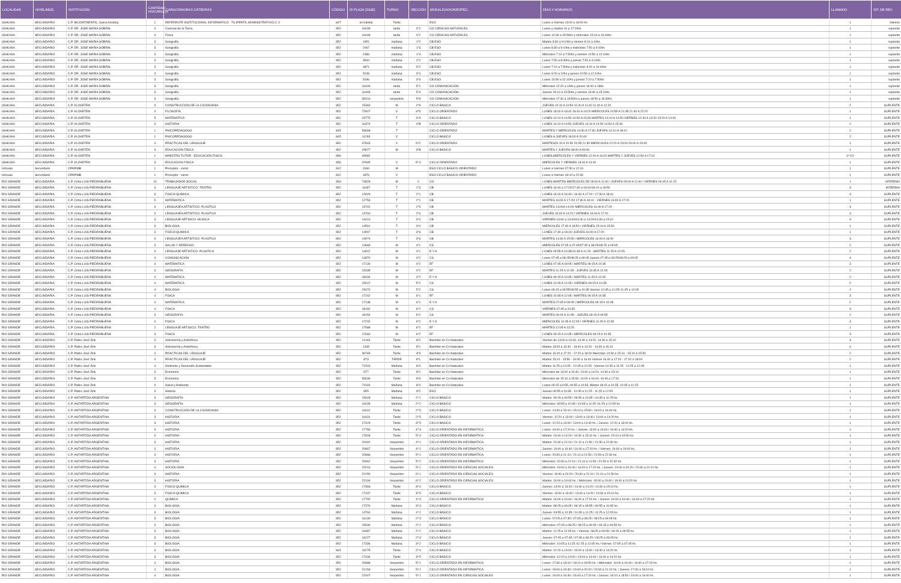| LOCALIDAD | NIVEL/MOD. | INSTITUCIÓN | CANTIDAD HS/CARGOS | CARGOS/HORAS CÁTEDRAS | CÓDIGO | ID PLAZA (SIGE) | TURNO | SECCIÓN | MODALIDAD/OR/ESPEC. | DÍAS Y HORARIOS | LLAMADO | SIT. DE REV. |
| --- | --- | --- | --- | --- | --- | --- | --- | --- | --- | --- | --- | --- |
| USHUAIA | SECUNDARIO | C.P. BICONTINENTAL Juana Azurduy | 1 | REFERENTE INSTITUCIONAL INFORMATICO - TS (PERFIL ADMINISTRATIVO) C.V | 847 | en trámite | Tarde | | ESO | Lunes a Viernes 13:00 a 18:00 hs | 1 | Interino |
| USHUAIA | SECUNDARIO | C.P. DR. JOSE MARIA SOBRAL | 4 | Ciencias de la Tierra | 852 | 16039 | tarde | 4°2 | CO CIENCIAS NATURALES | Lunes y martes 16 a 17:20hs | 1 | suplente |
| USHUAIA | SECUNDARIO | C.P. DR. JOSE MARIA SOBRAL | 4 | Física | 852 | 16048 | tarde | 4°2 | CO CIENCIAS NATURALES | Lunes 14:30 a 15:50hs y miércoles 15:10 a 16:40hs | 1 | suplente |
| USHUAIA | SECUNDARIO | C.P. DR. JOSE MARIA SOBRAL | 3 | Geografía | 852 | 1951 | mañana | 1°2 | CB ESO | Martes 8:30 a 9:10hs y viernes 8:10 a 10hs | 1 | suplente |
| USHUAIA | SECUNDARIO | C.P. DR. JOSE MARIA SOBRAL | 3 | Geografía | 852 | 2067 | mañana | 1°3 | CB ESO | Lunes 8:30 a 9:10hs y miércoles 7:50 a 9:10hs | 1 | suplente |
| USHUAIA | SECUNDARIO | C.P. DR. JOSE MARIA SOBRAL | 3 | Geografía | 852 | 2486 | mañana | 1°4 | CB ESO | Miércoles 7:10 a 7:50hs y viernes 10:50 a 12:10hs | 1 | suplente |
| USHUAIA | SECUNDARIO | C.P. DR. JOSE MARIA SOBRAL | 3 | Geografía | 852 | 3544 | mañana | 2°2 | CB ESO | Lunes 7:50 a 8:30hs y jueves 7:50 a 9:10hs | 1 | suplente |
| USHUAIA | SECUNDARIO | C.P. DR. JOSE MARIA SOBRAL | 3 | Geografía | 852 | 4871 | mañana | 3°2 | CB ESO | Lunes 7:10 a 7:50hs y miércoles 9:20 a 10:40hs | 1 | suplente |
| USHUAIA | SECUNDARIO | C.P. DR. JOSE MARIA SOBRAL | 3 | Geografía | 852 | 5248 | mañana | 3°4 | CB ESO | Lunes 9:20 a 10hs y jueves 10:50 a 12:10hs | 1 | suplente |
| USHUAIA | SECUNDARIO | C.P. DR. JOSE MARIA SOBRAL | 3 | Geografía | 852 | 5296 | mañana | 3°6 | CB ESO | Lunes 10:50 a 12:10hs y jueves 7:10 a 7:50hs | 1 | suplente |
| USHUAIA | SECUNDARIO | C.P. DR. JOSE MARIA SOBRAL | 3 | Geografía | 852 | 16409 | tarde | 5°1 | CO COMUNICACIÓN | Miércoles 12:20 a 13hs y jueves 16:40 a 18hs | 1 | suplente |
| USHUAIA | SECUNDARIO | C.P. DR. JOSE MARIA SOBRAL | 3 | Geografía | 852 | 16465 | tarde | 5°4 | CO COMUNICACIÓN | Jueves 15:10 a 15:50hs y viernes 13:40 a 15:10hs | 1 | suplente |
| USHUAIA | SECUNDARIO | C.P. DR. JOSE MARIA SOBRAL | 3 | Geografía | 852 | 35416 | vespertino | 5°8 | CO COMUNICACIÓN | Miércoles 17:30 a 18:50hs y jueves 18:50 a 19:30hs | 1 | suplente |
| USHUAIA | SECUNDARIA | C.P. KLOKETEN | 3 | CONSTRUCCIÓN DE LA CIUDADANÍA | 852 | 15360 | M | 2°A | CICLO BASICO | JUEVES 10:10 A 10:50 11:00 A 11:40 11:40 A 12:20 | 2 | SUPLENTE |
| USHUAIA | SECUNDARIA | C.P. KLOKETEN | 4 | FILOSOFÍA | 852 | 72807 | V | 6°D | CICLO ORIENTADO | LUNES 18:00 A 18:40 18:40 A 19:20 MIERCOLES 20:55 A 21:35 21:40 A 22:20 | 1 | SUPLENTE |
| USHUAIA | SECUNDARIA | C.P. KLOKETEN | 5 | MATEMÁTICA | 852 | 15775 | T | 3°A | CICLO BASICO | LUNES 14:10 A 14:50 14:50 A 15:30 MARTES 14:10 A 14:50 VIERNES 12:40 A 13:20 13:20 A 14:00 | 1 | SUPLENTE |
| USHUAIA | SECUNDARIA | C.P. KLOKETEN | 3 | HISTORIA | 852 | 16374 | T | 4°B | CICLO ORIENTADO | LUNES 14:10 A 14:50 JUEVES 14:10 A 14:50 14:50 A 15:30 | 2 | SUPLENTE |
| USHUAIA | SECUNDARIA | C.P. KLOKETEN | 1 | PSICOPEDAGOGO | 845 | 53668 | T | | CICLO ORIENTADO | MARTES Y MIERCOLES 14:40 A 17:30 JUEVES 14:10 A 18:10 | 2 | SUPLENTE |
| USHUAIA | SECUNDARIA | C.P. KLOKETEN | 1 | PSICOPEDAGOGO | 845 | 11293 | V | | CICLO BASICO | LUNES A JUEVES 18:00 A 20:40 | 2 | SUPLENTE |
| USHUAIA | SECUNDARIA | C.P. KLOKETEN | 4 | PRÁCTICAS DEL LENGUAJE | 852 | 47843 | V | 6°C | CICLO ORIENTADO | MARTES20:10 A 20:50 20:55 21:35 MIERCOLES 22:20 A 23:00 23:00 A 23:40 | 1 | SUPLENTE |
| USHUAIA | SECUNDARIA | C.P. KLOKETEN | 3 | EDUCACIÓN FÍSICA | 852 | 15877 | M | 3°B | CICLO BASICO | MARTES Y JUEVES 08:00 A 09:00 | 1 | SUPLENTE |
| USHUAIA | SECUNDARIA | C.P. KLOKETEN | 1 | MAESTRO TUTOR - EDUCACIÓN FÍSICA | 856 | 49582 | | | | LUNES,MIERCOLES Y VIERNES 12:00 A 16:20 MARTES Y JUEVES 12:50 A 17:10 | 1º CV | SUPLENTE |
| USHUAIA | SECUNDARIA | C.P. KLOKETEN | 3 | EDUCACION FISICA | 856 | 47845 | V | 6º C | CICLO ORIENTADO | MIERCOLES Y VIERNES 13:00 A 14:00 | 1 | SUPLENTE |
| Ushuaia | Secundario | CPAPIMB | 1 | Preceptor - varon | 842 | 3184 | M | | ESO CICLO BASICO ORIENTADO | Lunes a Viernes 07:50 a 12:10 | 1 | SUPLENTE |
| Ushuaia | Secundario | CPAPIMB | 1 | Preceptor - varon | 842 | 3376 | V | | ESO CICLO BASICO ORIENTADO | Lunes a Viernes 18:10 a 22:30 | 1 | SUPLENTE |
| RIO GRANDE | SECUNDARIA | C.P. Cmte.LUIS PIEDRABUENA | 16 | TRABAJADOR SOCIAL | 853 | 74828 | M | 0 | CO | LUNES-MARTES-MIERCOLES DE 09:00 A 11:00 / JUEVES 09:00 A 11:40 / VIERNES 09:15 A 11:15 | 1 | INTERINO |
| RIO GRANDE | SECUNDARIA | C.P. Cmte.LUIS PIEDRABUENA | 3 | LENGUAJE ARTISTICO -TEATRO | 852 | 11697 | T | 1°3 | CB | LUNES 16:40 a 17:20/17:30 a 18:10/18:10 a 18:50 | 3 | INTERINA |
| RIO GRANDE | SECUNDARIA | C.P. Cmte.LUIS PIEDRABUENA | 3 | FISICO-QUIMICA | 852 | 12829 | T | 2°1 | CB | LUNES 16:00 A 16:40 / 16:40 A 17:20 / 17:30 A 18:10 | 3 | SUPLENTE |
| RIO GRANDE | SECUNDARIA | C.P. Cmte.LUIS PIEDRABUENA | 5 | MATEMATICA | 852 | 12753 | T | 2°1 | CB | MARTES 16:00 A 17:20/ 17:30 A 18:10 - VIERNES 16:00 A 17:20 | 1 | SUPLENTE |
| RIO GRANDE | SECUNDARIA | C.P. Cmte.LUIS PIEDRABUENA | 3 | LENGUAJEA ARTISTICO- PLASTICA | 852 | 13742 | T | 2°5 | CB | MARTES 13:00A 14:20/ MIERCOLES 16:40 A 17:20 | 3 | SUPLENTE |
| RIO GRANDE | SECUNDARIA | C.P. Cmte.LUIS PIEDRABUENA | 3 | LENGUAJEA ARTISTICO- PLASTICA | 852 | 13760 | T | 2°6 | CB | JUEVES 13:00 A 14:20 / VIERNES 16:40 A 17:20 | 3 | SUPLENTE |
| RIO GRANDE | SECUNDARIA | C.P. Cmte.LUIS PIEDRABUENA | 3 | LENGUAJE ARTISICO -MUSICA | 852 | 14410 | T | 3°4 | CB | VIERNES 13:00 a 13:40/13:40 a 14:20/14:30 a 15:10 | 3 | SUPLENTE |
| RIO GRANDE | SECUNDARIA | C.P. Cmte.LUIS PIEDRABUENA | 3 | BIOLOGIA | 852 | 14591 | T | 3°4 | CB | MIERCOLES 17:30 A 18:50 / VIERNES 15:10 A 15:50 | 1 | SUPLENTE |
| RIO GRANDE | SECUNDARIA | C.P. Cmte.LUIS PIEDRABUENA | 3 | FISICO-QUIMICA | 852 | 14907 | T | 3°6 | CB | LUNES 17:30 a 18:10/ JUEVES 16:00 A 17:20 | 1 | SUPLENTE |
| RIO GRANDE | SECUNDARIA | C.P. Cmte.LUIS PIEDRABUENA | 3 | LENGUAJEA ARTISTICO- PLASTICA | 852 | 14974 | T | 3°6 | CB | MARTES 14:30 A 15:50 / MIERCOLES 16:00 A 16:40 | 3 | SUPLENTE |
| RIO GRANDE | SECUNDARIA | C.P. Cmte.LUIS PIEDRABUENA | 3 | SALUD Y DERECHO | 852 | 14683 | M | 4°1 | CS | MIERCOLES 07:05 a 07:45/07:45 a 08:25/08:25 a 09:05 | 2 | SUPLENTE |
| RIO GRANDE | SECUNDARIA | C.P. Cmte.LUIS PIEDRABUENA | 3 | LENGUAJE ARTISTICO -PLASTICA | 852 | 14912 | M | 4°1 | E Y A | LUNES 09:55 A 10:35/10:45 A 11:25 - MARTES 11:25 A 12:05 | 2 | SUPLENTE |
| RIO GRANDE | SECUNDARIA | C.P. Cmte.LUIS PIEDRABUENA | 4 | COMUNICACION | 852 | 14870 | M | 4°2 | CS | Lunes 07:45 a 08:25/08:25 a 09:05 Jueves 07:45 a 08:25/08:25 a 09:05 | 4 | SUPLENTE |
| RIO GRANDE | SECUNDARIA | C.P. Cmte.LUIS PIEDRABUENA | 4 | MATEMATICA | 852 | 17130 | M | 4°2 | EF | LUNES 07:45 A 09:05 / MARTES 09:15 A 10:35 | 3 | SUPLENTE |
| RIO GRANDE | SECUNDARIA | C.P. Cmte.LUIS PIEDRABUENA | 3 | GEOGRAFIA | 852 | 15335 | M | 4°2 | EF | MARTES 11:25 A 12:05 - JUEVES 10:45 A 12:05 | 2 | SUPLENTE |
| RIO GRANDE | SECUNDARIA | C.P. Cmte.LUIS PIEDRABUENA | 4 | MATEMATICA | 852 | 18434 | M | 4°2 | E Y A | LUNES 09:15 A 10:35 / MARTES 11:25 A 12:45 | 2 | SUPLENTE |
| RIO GRANDE | SECUNDARIA | C.P. Cmte.LUIS PIEDRABUENA | 4 | MATEMATICA | 852 | 15022 | M | 5°2 | CS | LUNES 10:45 A 12:05 / VIERNES 09:15 A 10:35 | 2 | SUPLENTE |
| RIO GRANDE | SECUNDARIA | C.P. Cmte.LUIS PIEDRABUENA | 4 | BIOLOGIA | 852 | 15070 | M | 5°2 | CS | Lunes 09:15 a 09:55/09:55 a 10:35 Viernes 10:45 a 11:25/ 11:25 a 12:05 | 2 | SUPLENTE |
| RIO GRANDE | SECUNDARIA | C.P. Cmte.LUIS PIEDRABUENA | 4 | FISICA | 852 | 17242 | M | 6°1 | EF | LUNES 10:45 A 12:05 / MARTES 09:15 A 10:35 | 3 | SUPLENTE |
| RIO GRANDE | SECUNDARIA | C.P. Cmte.LUIS PIEDRABUENA | 4 | MATEMATICA | 852 | 17138 | M | 6°1 | E Y A | MARTES 07:45 A 09:05 / MIERCOLES 09:15 A 10:35 | 2 | SUPLENTE |
| RIO GRANDE | SECUNDARIA | C.P. Cmte.LUIS PIEDRABUENA | 4 | FISICA | 852 | 18182 | M | 6°2 | CS | VIERNES 07:45 a 10:35 | 3 | SUPLENTE |
| RIO GRANDE | SECUNDARIA | C.P. Cmte.LUIS PIEDRABUENA | 3 | GEOGRAFIA | 852 | 18154 | M | 6°2 | CS | MARTES 09:15 A 10:35 - JUEVES 09:15 A 09:55 | 2 | SUPLENTE |
| RIO GRANDE | SECUNDARIA | C.P. Cmte.LUIS PIEDRABUENA | 4 | FISICA | 852 | 17232 | M | 6°2 | E Y A | MIERCOLES 10:45 A 12:05 / VIERNES 11:25 A 12:45 | 3 | SUPLENTE |
| RIO GRANDE | SECUNDARIA | C.P. Cmte.LUIS PIEDRABUENA | 2 | LENGUAJE ARTISICO -TEATRO | 852 | 17688 | M | 6°2 | EF | MARTES 12:05 A 13:25 | 1 | SUPLENTE |
| RIO GRANDE | SECUNDARIA | C.P. Cmte.LUIS PIEDRABUENA | 4 | FISICA | 852 | 17660 | M | 6°2 | EF | LUNES 09:15 A 10:35 / MIERCOLES 09:15 A 10:35 | 3 | SUPLENTE |
| RIO GRANDE | SECUNDARIO | C.P. Padre José Zink | 3 | Astronomía y Astrofísica | 852 | 21163 | Tarde | 6º2 | Bachiller en Cs Naturales | Viernes de 13:00 a 13:40, 13:40 a 14:20, 14:30 a 15:10 | 3 | SUPLENTE |
| RIO GRANDE | SECUNDARIO | C.P. Padre José Zink | 3 | Astronomía y Astrofísica | 852 | 1345 | Tarde | 6º1 | Bachiller en Cs Naturales | Martes 13:00 a 13:40 - 13:40 a 14:20 - 14:30 a 15:10 | 4 | SUPLENTE |
| RIO GRANDE | SECUNDARIO | C.P. Padre José Zink | 4 | PRÁCTICAS DEL LENGUAJE | 852 | 39765 | Tarde | 4º3 | Bachiller en Cs Naturales | Martes 16:40 a 17:20 - 17:20 a 18:00 Miercoles 14:30 a 15:10 - 15:10 a 15:50 | 2 | SUPLENTE |
| RIO GRANDE | SECUNDARIO | C.P. Padre José Zink | 4 | PRÁCTICAS DEL LENGUAJE | 852 | 873 | TARDE | 6º1 | Bachiller en Cs Naturales | Martes 15:10 - 15:50 - 16:00 a 16:40 Viernes 16:40 a 17:20 - 17:20 a 18:00 | 2 | SUPLENTE |
| RIO GRANDE | SECUNDARIO | C.P. Padre José Zink | 4 | Ambiente y Desarrollo Sustentable | 852 | 71543 | Mañana | 6º4 | Bachiller en Cs Naturales | Martes 11:25 a 12:05 - 12:05 a 12:45 - Viernes 10:45 a 11:25 - 11:25 a 12:05 | 1 | SUPLENTE |
| RIO GRANDE | SECUNDARIO | C.P. Padre José Zink | 3 | Economía | 852 | 977 | Tarde | 6º1 | Bachiller en Cs Naturales | Miercoles de 13:00 a 13:40, 13:40 a 14:20, 14:30 a 15:10 | 1 | SUPLENTE |
| RIO GRANDE | SECUNDARIO | C.P. Padre José Zink | 3 | Economía | 852 | 59639 | Tarde | 6º3 | Bachiller en Cs Naturales | Miercoles de 15:10 a 15:50, 16:00 a 16:40, 16:40 a 17:20, | 1 | SUPLENTE |
| RIO GRANDE | SECUNDARIO | C.P. Padre José Zink | 4 | Salud y Ambiente | 852 | 71544 | Mañana | 6º4 | Bachiller en Cs Naturales | Lunes 09:15 a 9:55, 09:55 a 10:35, Martes 09:15 a 10:35, 10:45 a 11:25 | 1 | SUPLENTE |
| RIO GRANDE | SECUNDARIO | C.P. Padre José Zink | 3 | Historia | 852 | 855 | Mañana | 3º2 | ESO | Jueves 09:55 a 10:35 - 10:45 a 11:25 - 11:25 a 12:05 | 1 | SUPLENTE |
| RIO GRANDE | SECUNDARIO | C.P. ANTÁRTIDA ARGENTINA | 3 | GEOGRAFÍA | 852 | 15928 | Mañana | 2º 1 | CICLO BÁSICO | Martes: 09:15 a 09:55 / 09:55 a 10:35 / 10:45 a 11:25 hs. | 1 | SUPLENTE |
| RIO GRANDE | SECUNDARIO | C.P. ANTÁRTIDA ARGENTINA | 3 | GEOGRAFÍA | 852 | 16035 | Mañana | 2º 2 | CICLO BÁSICO | Miércoles: 09:55 a 10:35 / 10:45 a 11:25 /11:25 a 12:05 hs. | 1 | SUPLENTE |
| RIO GRANDE | SECUNDARIO | C.P. ANTÁRTIDA ARGENTINA | 3 | CONSTRUCCIÓN DE LA CIUDADANÍA | 852 | 16441 | Tarde | 2º 5 | CICLO BÁSICO | Lunes: 14:30 a 15:10 / 15:10 a 15:50 / 16:00 a 16:40 hs. | 1 | SUPLENTE |
| RIO GRANDE | SECUNDARIO | C.P. ANTÁRTIDA ARGENTINA | 3 | HISTORIA | 852 | 16431 | Tarde | 2º 5 | CICLO BÁSICO | Viernes: 12:20 a 13:00 / 13:00 a 13:40 / 13:40 a 14:20 hs. | 1 | SUPLENTE |
| RIO GRANDE | SECUNDARIO | C.P. ANTÁRTIDA ARGENTINA | 3 | HISTORIA | 852 | 17429 | Tarde | 3º 5 | CICLO BÁSICO | Lunes: 12:20 a 13:00 / 13:00 a 13:40 hs. / Jueves: 12:20 a 13:00 hs. | 1 | SUPLENTE |
| RIO GRANDE | SECUNDARIO | C.P. ANTÁRTIDA ARGENTINA | 3 | HISTORIA | 852 | 17789 | Tarde | 4º 3 | CICLO ORIENTADO EN INFORMÁTICA | Lunes: 16:40 a 17:20 hs. / Jueves: 13:00 a 13:40 / 13:40 a 14:20 hs. | 1 | SUPLENTE |
| RIO GRANDE | SECUNDARIO | C.P. ANTÁRTIDA ARGENTINA | 3 | HISTORIA | 852 | 17828 | Tarde | 5º 3 | CICLO ORIENTADO EN INFORMÁTICA | Martes: 13:40 a 14:20 / 14:30 a 15:10 hs. / Jueves: 15:10 a 15:50 hs. | 1 | SUPLENTE |
| RIO GRANDE | SECUNDARIO | C.P. ANTÁRTIDA ARGENTINA | 3 | HISTORIA | 852 | 20492 | Vespertino | 4º 1 | CICLO ORIENTADO EN INFORMÁTICA | Martes: 20:30 a 21:10 / 21:10 a 21:50 / 21:50 a 22:30 hs. | 1 | SUPLENTE |
| RIO GRANDE | SECUNDARIO | C.P. ANTÁRTIDA ARGENTINA | 3 | HISTORIA | 852 | 20867 | Vespertino | 4º 2 | CICLO ORIENTADO EN INFORMÁTICA | Jueves: 16:00 a 16:40 / 16:40 a 17:20 hs. / Viernes: 19:00 a 19:40 hs. | 1 | SUPLENTE |
| RIO GRANDE | SECUNDARIO | C.P. ANTÁRTIDA ARGENTINA | 3 | HISTORIA | 852 | 20886 | Vespertino | 5º 1 | CICLO ORIENTADO EN INFORMÁTICA | Lunes: 20:30 a 21:10 / 21:10 a 21:50 / 21:50 a 22:30 hs. | 1 | SUPLENTE |
| RIO GRANDE | SECUNDARIO | C.P. ANTÁRTIDA ARGENTINA | 3 | HISTORIA | 852 | 20962 | Vespertino | 5º 2 | CICLO ORIENTADO EN INFORMÁTICA | Miércoles: 20:30 a 21:10 / 21:10 a 21:50 / 21:50 a 22:30 hs. | 1 | SUPLENTE |
| RIO GRANDE | SECUNDARIO | C.P. ANTÁRTIDA ARGENTINA | 4 | SOCIOLOGÍA | 852 | 22016 | Vespertino | 5º 1 | CICLO ORIENTADO EN CIENCIAS SOCIALES | Miércoles: 16:00 a 16:40 / 16:40 a 17:20 hs. / Jueves: 19:40 a 20:20 / 20:30 a 21:10 hs. | 1 | SUPLENTE |
| RIO GRANDE | SECUNDARIO | C.P. ANTÁRTIDA ARGENTINA | 3 | HISTORIA | 852 | 22150 | Vespertino | 6º 1 | CICLO ORIENTADO EN CIENCIAS SOCIALES | Viernes: 19:40 a 20:20 / 20:30 a 21:10 / 21:10 a 21:50 hs. | 1 | SUPLENTE |
| RIO GRANDE | SECUNDARIO | C.P. ANTÁRTIDA ARGENTINA | 3 | HISTORIA | 852 | 22190 | Vespertino | 6º 2 | CICLO ORIENTADO EN CIENCIAS SOCIALES | Martes: 19:00 a 19:40 hs. / Miércoles: 19:00 a 19:40 / 19:40 a 20:20 hs. | 1 | SUPLENTE |
| RIO GRANDE | SECUNDARIO | C.P. ANTÁRTIDA ARGENTINA | 3 | FÍSICO QUÍMICA | 852 | 17393 | Tarde | 3º 4 | CICLO BÁSICO | Jueves: 13:00 a 13:40 / 13:40 a 14:20 / 14:30 a 15:10 hs. | 1 | SUPLENTE |
| RIO GRANDE | SECUNDARIO | C.P. ANTÁRTIDA ARGENTINA | 3 | FÍSICO QUÍMICA | 852 | 17437 | Tarde | 3º 5 | CICLO BÁSICO | Viernes: 13:00 a 13:40 / 13:40 a 14:20 / 14:30 a 15:10 hs. | 1 | SUPLENTE |
| RIO GRANDE | SECUNDARIO | C.P. ANTÁRTIDA ARGENTINA | 4 | QUÍMICA | 852 | 17792 | Tarde | 4º 3 | CICLO ORIENTADO EN INFORMÁTICA | Martes: 16:00 a 16:40 / 16:40 a 17:20 hs. / Jueves: 16:00 a 16:40 / 16:40 a 17:20 hs. | 1 | SUPLENTE |
| RIO GRANDE | SECUNDARIO | C.P. ANTÁRTIDA ARGENTINA | 3 | BIOLOGÍA | 852 | 17376 | Mañana | 3º 3 | CICLO BÁSICO | Martes: 08:25 a 09:05 / 09:15 a 09:55 / 09:55 a 10:35 hs. | 1 | SUPLENTE |
| RIO GRANDE | SECUNDARIO | C.P. ANTÁRTIDA ARGENTINA | 3 | BIOLOGÍA | 852 | 14760 | Mañana | 1º 2 | CICLO BÁSICO | Jueves: 09:55 a 10:35 / 10:45 a 11:25 / 11:25 a 12:05 hs. | 1 | SUPLENTE |
| RIO GRANDE | SECUNDARIO | C.P. ANTÁRTIDA ARGENTINA | 3 | BIOLOGÍA | 852 | 16130 | Mañana | 2º 3 | CICLO BÁSICO | Lunes: 07:05 a 07:45 / 07:45 a 08:25 / 08:25 a 09:05 hs. | 1 | SUPLENTE |
| RIO GRANDE | SECUNDARIO | C.P. ANTÁRTIDA ARGENTINA | 3 | BIOLOGÍA | 852 | 15930 | Mañana | 2º 1 | CICLO BÁSICO | Miércoles: 07:45 a 08:25 / 08:25 a 09:05 / 09:15 a 09:55 hs. | 1 | SUPLENTE |
| RIO GRANDE | SECUNDARIO | C.P. ANTÁRTIDA ARGENTINA | 3 | BIOLOGÍA | 852 | 16387 | Mañana | 2º 2 | CICLO BÁSICO | Martes: 11:25 a 12:05 hs. / Viernes: 08:25 a 09:05 / 09:15 a 09:55 hs. | 1 | SUPLENTE |
| RIO GRANDE | SECUNDARIO | C.P. ANTÁRTIDA ARGENTINA | 3 | BIOLOGÍA | 852 | 16227 | Mañana | 2º 3 | CICLO BÁSICO | Jueves: 07:05 a 07:45 / 07:45 a 08:25 / 08:25 a 09:05 hs. | 1 | SUPLENTE |
| RIO GRANDE | SECUNDARIO | C.P. ANTÁRTIDA ARGENTINA | 3 | BIOLOGÍA | 852 | 17336 | Mañana | 3º 2 | CICLO BÁSICO | Miércoles: 10:45 a 11:25 /11:25 a 12:05 hs./ Viernes: 07:05 a 07:45 hs. | 1 | SUPLENTE |
| RIO GRANDE | SECUNDARIO | C.P. ANTÁRTIDA ARGENTINA | 3 | BIOLOGÍA | 844 | 16275 | Tarde | 2º 4 | CICLO BÁSICO | Martes: 12:20 a 13:00 / 13:00 a 13:40 / 13:40 a 14:20 hs. | 1 | SUPLENTE |
| RIO GRANDE | SECUNDARIO | C.P. ANTÁRTIDA ARGENTINA | 3 | BIOLOGÍA | 852 | 17434 | Tarde | 3º 5 | CICLO BÁSICO | Miércoles: 12:20 a 13:00 / 13:00 a 13:40 / 13:40 a 14:20 hs. | 1 | SUPLENTE |
| RIO GRANDE | SECUNDARIO | C.P. ANTÁRTIDA ARGENTINA | 4 | BIOLOGÍA | 852 | 20888 | Vespertino | 5º 1 | CICLO ORIENTADO EN INFORMÁTICA | Lunes: 17:30 a 18:10 / 18:10 a 18:50 hs. / Miércoles: 16:00 a 16:40 / 16:40 a 17:20 hs. | 1 | SUPLENTE |
| RIO GRANDE | SECUNDARIO | C.P. ANTÁRTIDA ARGENTINA | 4 | BIOLOGÍA | 852 | 21266 | Vespertino | 5º 2 | CICLO ORIENTADO EN INFORMÁTICA | Lunes: 19:00 a 19:40 / 19:40 a 20:20 / 20:30 a 21:10 hs. / Jueves: 17:30 a 18:10 hs. | 1 | SUPLENTE |
| RIO GRANDE | SECUNDARIO | C.P. ANTÁRTIDA ARGENTINA | 4 | BIOLOGÍA | 852 | 22007 | Vespertino | 5º 1 | CICLO ORIENTADO EN CIENCIAS SOCIALES | Lunes: 16:00 a 16:40 / 16:40 a 17:20 hs. / Jueves: 18:10 a 18:50 / 19:00 a 19:40 hs. | 1 | SUPLENTE |